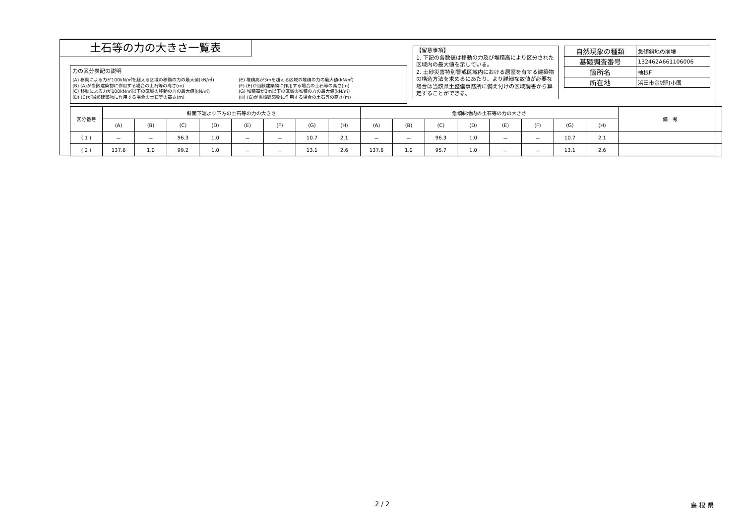土石等の力の大きさ一覧表
力の区分表記の説明
(A) 移動による力が100kN/㎡を超える区域の移動の力の最大値(kN/㎡)
(B) (A)が当該建築物に作用する場合の土石等の高さ(m)
(C) 移動による力が100kN/㎡以下の区域の移動の力の最大値(kN/㎡)
(D) (C)が当該建築物に作用する場合の土石等の高さ(m)
(E) 堆積高が3mを超える区域の堆積の力の最大値(kN/㎡)
(F) (E)が当該建築物に作用する場合の土石等の高さ(m)
(G) 堆積高が3m以下の区域の堆積の力の最大値(kN/㎡)
(H) (G)が当該建築物に作用する場合の土石等の高さ(m)
【留意事項】
1. 下記の各数値は移動の力及び堆積高により区分された区域内の最大値を示している。
2. 土砂災害特別警戒区域内における居室を有する建築物の構造方法を求めるにあたり、より詳細な数値が必要な場合は当該県土整備事務所に備え付けの区域調書から算定することができる。
| 自然現象の種類 | 急傾斜地の崩壊 |
| 基礎調査番号 | 132462A661106006 |
| 箇所名 | 柚根F |
| 所在地 | 浜田市金城町小国 |
| 区分番号 | 斜面下端より下方の土石等の力の大きさ | | | | | | | | 急傾斜地内の土石等の力の大きさ | | | | | | | | 備 考 |
| --- | --- | --- | --- | --- | --- | --- | --- | --- | --- | --- | --- | --- | --- | --- | --- | --- | --- |
| | (A) | (B) | (C) | (D) | (E) | (F) | (G) | (H) | (A) | (B) | (C) | (D) | (E) | (F) | (G) | (H) | |
| ( 1 ) | － | － | 96.3 | 1.0 | － | － | 10.7 | 2.1 | － | － | 96.3 | 1.0 | － | － | 10.7 | 2.1 | |
| ( 2 ) | 137.6 | 1.0 | 99.2 | 1.0 | － | － | 13.1 | 2.6 | 137.6 | 1.0 | 95.7 | 1.0 | － | － | 13.1 | 2.6 | |
2 / 2 島 根 県